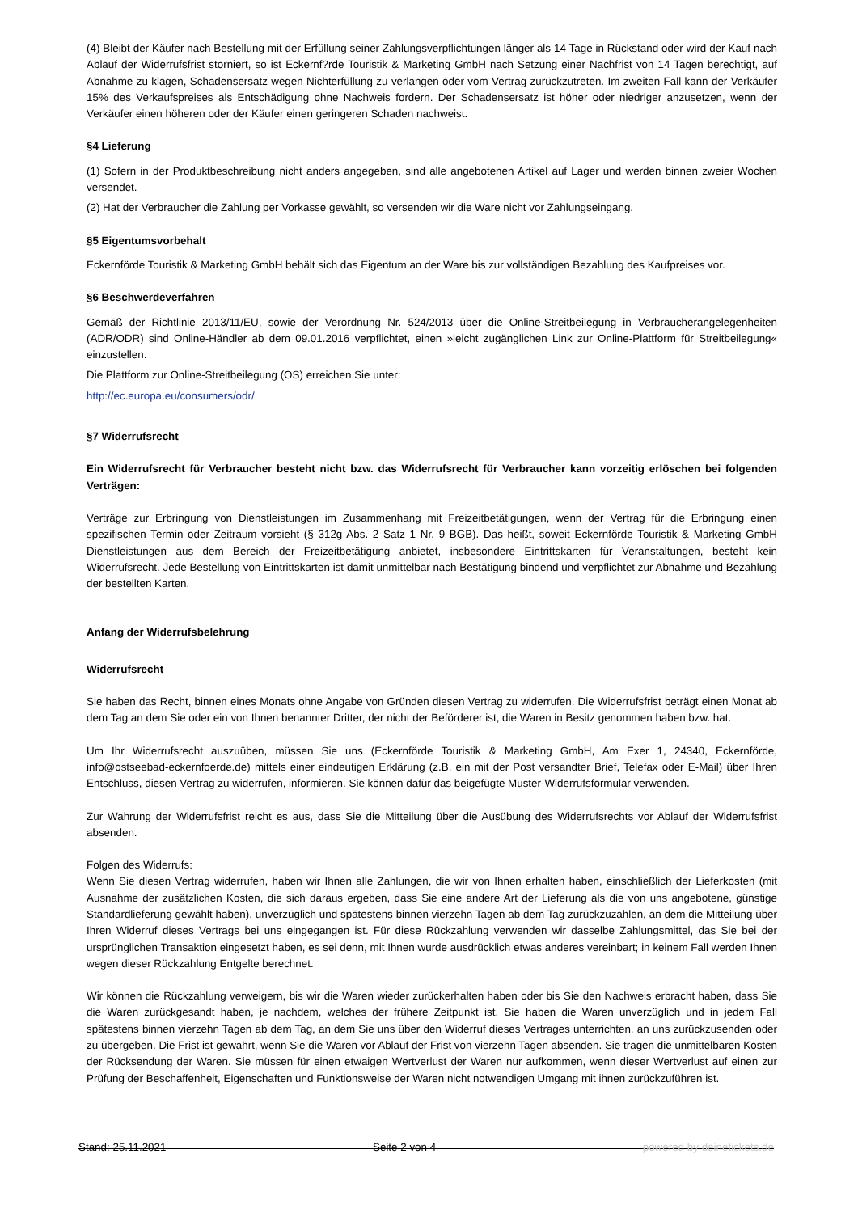(4) Bleibt der Käufer nach Bestellung mit der Erfüllung seiner Zahlungsverpflichtungen länger als 14 Tage in Rückstand oder wird der Kauf nach Ablauf der Widerrufsfrist storniert, so ist Eckernf?rde Touristik & Marketing GmbH nach Setzung einer Nachfrist von 14 Tagen berechtigt, auf Abnahme zu klagen, Schadensersatz wegen Nichterfüllung zu verlangen oder vom Vertrag zurückzutreten. Im zweiten Fall kann der Verkäufer 15% des Verkaufspreises als Entschädigung ohne Nachweis fordern. Der Schadensersatz ist höher oder niedriger anzusetzen, wenn der Verkäufer einen höheren oder der Käufer einen geringeren Schaden nachweist.
§4 Lieferung
(1) Sofern in der Produktbeschreibung nicht anders angegeben, sind alle angebotenen Artikel auf Lager und werden binnen zweier Wochen versendet.
(2) Hat der Verbraucher die Zahlung per Vorkasse gewählt, so versenden wir die Ware nicht vor Zahlungseingang.
§5 Eigentumsvorbehalt
Eckernförde Touristik & Marketing GmbH behält sich das Eigentum an der Ware bis zur vollständigen Bezahlung des Kaufpreises vor.
§6 Beschwerdeverfahren
Gemäß der Richtlinie 2013/11/EU, sowie der Verordnung Nr. 524/2013 über die Online-Streitbeilegung in Verbraucherangelegenheiten (ADR/ODR) sind Online-Händler ab dem 09.01.2016 verpflichtet, einen »leicht zugänglichen Link zur Online-Plattform für Streitbeilegung« einzustellen.
Die Plattform zur Online-Streitbeilegung (OS) erreichen Sie unter:
http://ec.europa.eu/consumers/odr/
§7 Widerrufsrecht
Ein Widerrufsrecht für Verbraucher besteht nicht bzw. das Widerrufsrecht für Verbraucher kann vorzeitig erlöschen bei folgenden Verträgen:
Verträge zur Erbringung von Dienstleistungen im Zusammenhang mit Freizeitbetätigungen, wenn der Vertrag für die Erbringung einen spezifischen Termin oder Zeitraum vorsieht (§ 312g Abs. 2 Satz 1 Nr. 9 BGB). Das heißt, soweit Eckernförde Touristik & Marketing GmbH Dienstleistungen aus dem Bereich der Freizeitbetätigung anbietet, insbesondere Eintrittskarten für Veranstaltungen, besteht kein Widerrufsrecht. Jede Bestellung von Eintrittskarten ist damit unmittelbar nach Bestätigung bindend und verpflichtet zur Abnahme und Bezahlung der bestellten Karten.
Anfang der Widerrufsbelehrung
Widerrufsrecht
Sie haben das Recht, binnen eines Monats ohne Angabe von Gründen diesen Vertrag zu widerrufen. Die Widerrufsfrist beträgt einen Monat ab dem Tag an dem Sie oder ein von Ihnen benannter Dritter, der nicht der Beförderer ist, die Waren in Besitz genommen haben bzw. hat.
Um Ihr Widerrufsrecht auszuüben, müssen Sie uns (Eckernförde Touristik & Marketing GmbH, Am Exer 1, 24340, Eckernförde, info@ostseebad-eckernfoerde.de) mittels einer eindeutigen Erklärung (z.B. ein mit der Post versandter Brief, Telefax oder E-Mail) über Ihren Entschluss, diesen Vertrag zu widerrufen, informieren. Sie können dafür das beigefügte Muster-Widerrufsformular verwenden.
Zur Wahrung der Widerrufsfrist reicht es aus, dass Sie die Mitteilung über die Ausübung des Widerrufsrechts vor Ablauf der Widerrufsfrist absenden.
Folgen des Widerrufs:
Wenn Sie diesen Vertrag widerrufen, haben wir Ihnen alle Zahlungen, die wir von Ihnen erhalten haben, einschließlich der Lieferkosten (mit Ausnahme der zusätzlichen Kosten, die sich daraus ergeben, dass Sie eine andere Art der Lieferung als die von uns angebotene, günstige Standardlieferung gewählt haben), unverzüglich und spätestens binnen vierzehn Tagen ab dem Tag zurückzuzahlen, an dem die Mitteilung über Ihren Widerruf dieses Vertrags bei uns eingegangen ist. Für diese Rückzahlung verwenden wir dasselbe Zahlungsmittel, das Sie bei der ursprünglichen Transaktion eingesetzt haben, es sei denn, mit Ihnen wurde ausdrücklich etwas anderes vereinbart; in keinem Fall werden Ihnen wegen dieser Rückzahlung Entgelte berechnet.
Wir können die Rückzahlung verweigern, bis wir die Waren wieder zurückerhalten haben oder bis Sie den Nachweis erbracht haben, dass Sie die Waren zurückgesandt haben, je nachdem, welches der frühere Zeitpunkt ist. Sie haben die Waren unverzüglich und in jedem Fall spätestens binnen vierzehn Tagen ab dem Tag, an dem Sie uns über den Widerruf dieses Vertrages unterrichten, an uns zurückzusenden oder zu übergeben. Die Frist ist gewahrt, wenn Sie die Waren vor Ablauf der Frist von vierzehn Tagen absenden. Sie tragen die unmittelbaren Kosten der Rücksendung der Waren. Sie müssen für einen etwaigen Wertverlust der Waren nur aufkommen, wenn dieser Wertverlust auf einen zur Prüfung der Beschaffenheit, Eigenschaften und Funktionsweise der Waren nicht notwendigen Umgang mit ihnen zurückzuführen ist.
Stand: 25.11.2021 Seite 2 von 4 powered by deinetickets.de